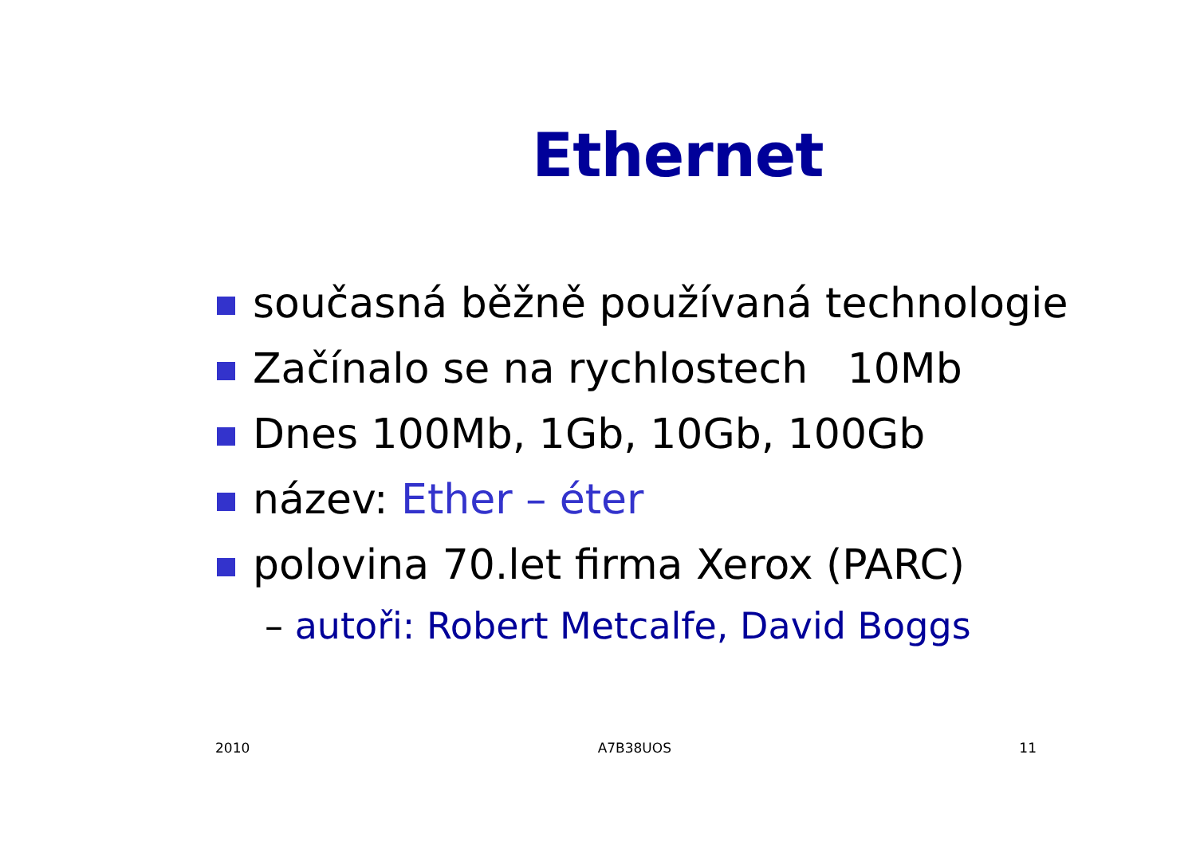Ethernet
současná běžně používaná technologie
Začínalo se na rychlostech 10Mb
Dnes 100Mb, 1Gb, 10Gb, 100Gb
název: Ether – éter
polovina 70.let firma Xerox (PARC)
– autoři: Robert Metcalfe, David Boggs
2010 A7B38UOS 11